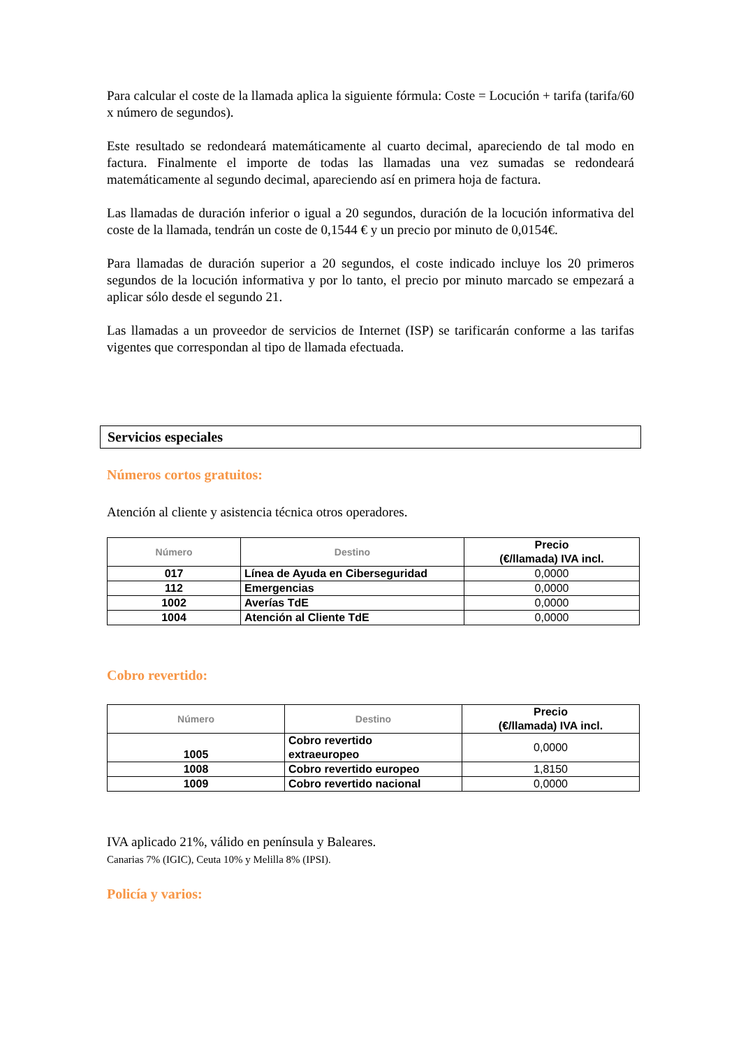Para calcular el coste de la llamada aplica la siguiente fórmula: Coste = Locución + tarifa (tarifa/60 x número de segundos).
Este resultado se redondeará matemáticamente al cuarto decimal, apareciendo de tal modo en factura. Finalmente el importe de todas las llamadas una vez sumadas se redondeará matemáticamente al segundo decimal, apareciendo así en primera hoja de factura.
Las llamadas de duración inferior o igual a 20 segundos, duración de la locución informativa del coste de la llamada, tendrán un coste de 0,1544 € y un precio por minuto de 0,0154€.
Para llamadas de duración superior a 20 segundos, el coste indicado incluye los 20 primeros segundos de la locución informativa y por lo tanto, el precio por minuto marcado se empezará a aplicar sólo desde el segundo 21.
Las llamadas a un proveedor de servicios de Internet (ISP) se tarificarán conforme a las tarifas vigentes que correspondan al tipo de llamada efectuada.
Servicios especiales
Números cortos gratuitos:
Atención al cliente y asistencia técnica otros operadores.
| Número | Destino | Precio (€/llamada) IVA incl. |
| --- | --- | --- |
| 017 | Línea de Ayuda en Ciberseguridad | 0,0000 |
| 112 | Emergencias | 0,0000 |
| 1002 | Averías TdE | 0,0000 |
| 1004 | Atención al Cliente TdE | 0,0000 |
Cobro revertido:
| Número | Destino | Precio (€/llamada) IVA incl. |
| --- | --- | --- |
| 1005 | Cobro revertido extraeuropeo | 0,0000 |
| 1008 | Cobro revertido europeo | 1,8150 |
| 1009 | Cobro revertido nacional | 0,0000 |
IVA aplicado 21%, válido en península y Baleares.
Canarias 7% (IGIC), Ceuta 10% y Melilla 8% (IPSI).
Policía y varios: